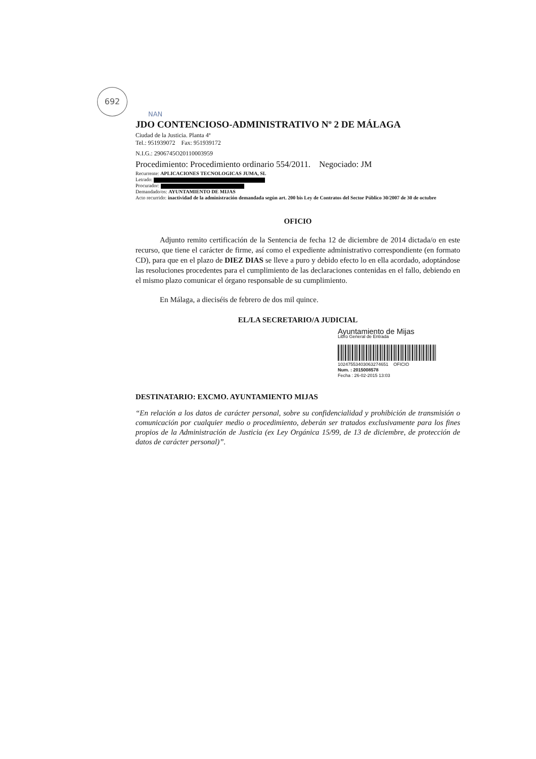692
NAN
JDO CONTENCIOSO-ADMINISTRATIVO Nº 2 DE MÁLAGA
Ciudad de la Justicia. Planta 4ª
Tel.: 951939072 Fax: 951939172
N.I.G.: 2906745O20110003959
Procedimiento: Procedimiento ordinario 554/2011. Negociado: JM
Recurrente: APLICACIONES TECNOLOGICAS JUMA, SL
Letrado:
Procurador:
Demandado/os: AYUNTAMIENTO DE MIJAS
Acto recurrido: inactividad de la administración demandada según art. 200 bis Ley de Contratos del Sector Público 30/2007 de 30 de octubre
OFICIO
Adjunto remito certificación de la Sentencia de fecha 12 de diciembre de 2014 dictada/o en este recurso, que tiene el carácter de firme, así como el expediente administrativo correspondiente (en formato CD), para que en el plazo de DIEZ DIAS se lleve a puro y debido efecto lo en ella acordado, adoptándose las resoluciones procedentes para el cumplimiento de las declaraciones contenidas en el fallo, debiendo en el mismo plazo comunicar el órgano responsable de su cumplimiento.
En Málaga, a dieciséis de febrero de dos mil quince.
EL/LA SECRETARIO/A JUDICIAL
Ayuntamiento de Mijas
Libro General de Entrada
10247553403063274651 OFICIO
Num. : 2015008578
Fecha : 26-02-2015 13:03
DESTINATARIO: EXCMO. AYUNTAMIENTO MIJAS
“En relación a los datos de carácter personal, sobre su confidencialidad y prohibición de transmisión o comunicación por cualquier medio o procedimiento, deberán ser tratados exclusivamente para los fines propios de la Administración de Justicia (ex Ley Orgánica 15/99, de 13 de diciembre, de protección de datos de carácter personal)”.